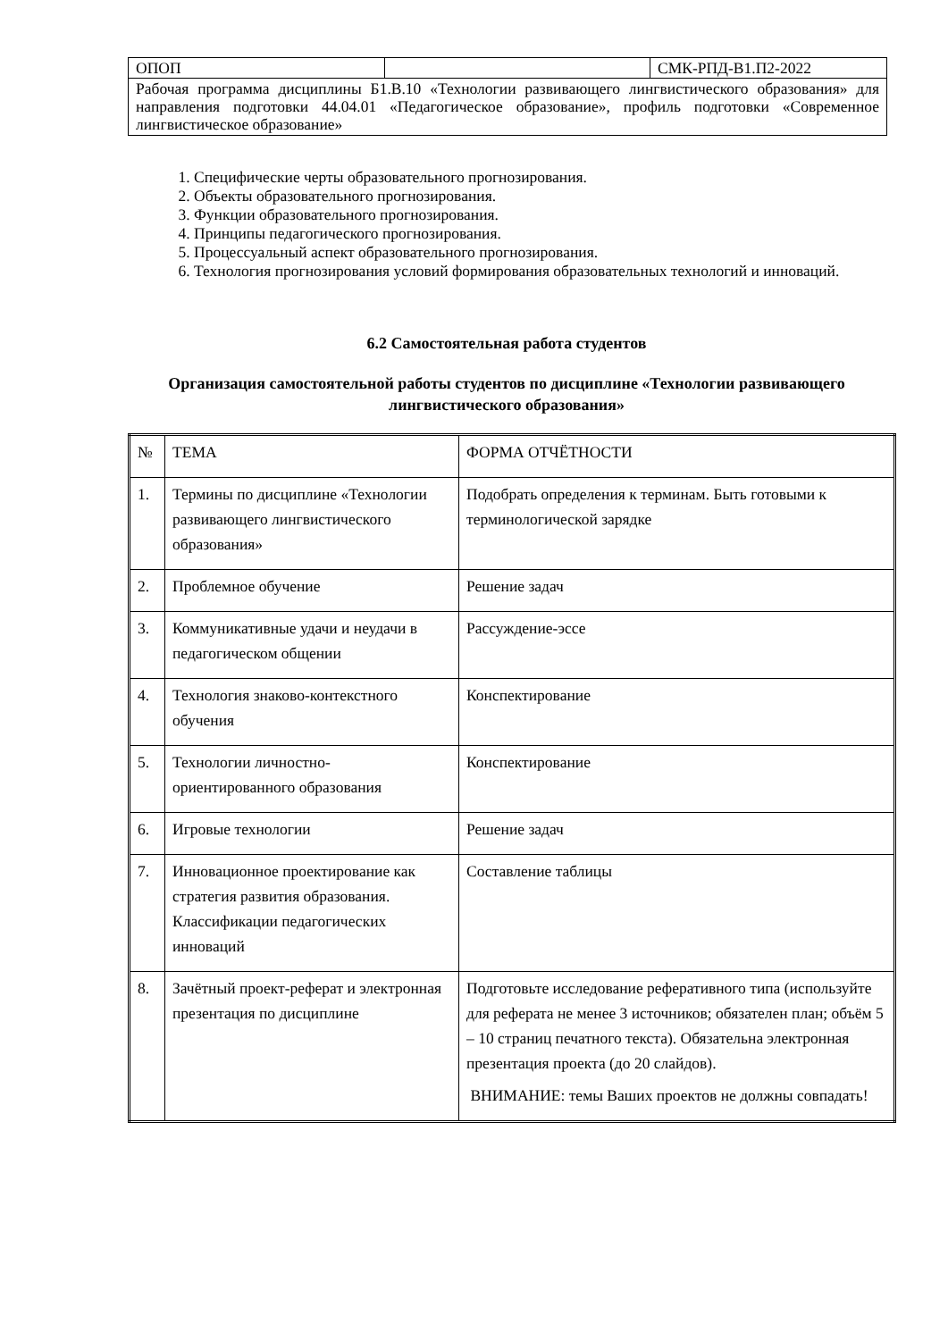| ОПОП | | СМК-РПД-В1.П2-2022 |
| Рабочая программа дисциплины Б1.В.10 «Технологии развивающего лингвистического образования» для направления подготовки 44.04.01 «Педагогическое образование», профиль подготовки «Современное лингвистическое образование» | | |
1. Специфические черты образовательного прогнозирования.
2. Объекты образовательного прогнозирования.
3. Функции образовательного прогнозирования.
4. Принципы педагогического прогнозирования.
5. Процессуальный аспект образовательного прогнозирования.
6. Технология прогнозирования условий формирования образовательных технологий и инноваций.
6.2 Самостоятельная работа студентов
Организация самостоятельной работы студентов по дисциплине «Технологии развивающего лингвистического образования»
| № | ТЕМА | ФОРМА ОТЧЁТНОСТИ |
| --- | --- | --- |
| 1. | Термины по дисциплине «Технологии развивающего лингвистического образования» | Подобрать определения к терминам. Быть готовыми к терминологической зарядке |
| 2. | Проблемное обучение | Решение задач |
| 3. | Коммуникативные удачи и неудачи в педагогическом общении | Рассуждение-эссе |
| 4. | Технология знаково-контекстного обучения | Конспектирование |
| 5. | Технологии личностно-ориентированного образования | Конспектирование |
| 6. | Игровые технологии | Решение задач |
| 7. | Инновационное проектирование как стратегия развития образования. Классификации педагогических инноваций | Составление таблицы |
| 8. | Зачётный проект-реферат и электронная презентация по дисциплине | Подготовьте исследование реферативного типа (используйте для реферата не менее 3 источников; обязателен план; объём 5 – 10 страниц печатного текста). Обязательна электронная презентация проекта (до 20 слайдов). ВНИМАНИЕ: темы Ваших проектов не должны совпадать! |